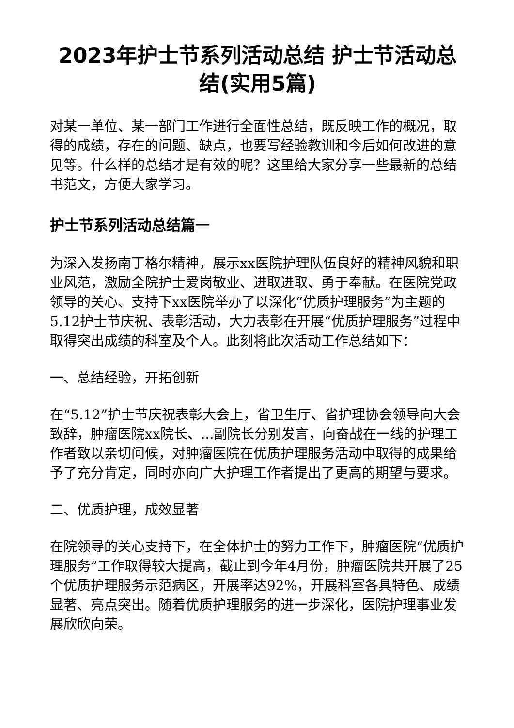2023年护士节系列活动总结 护士节活动总结(实用5篇)
对某一单位、某一部门工作进行全面性总结，既反映工作的概况，取得的成绩，存在的问题、缺点，也要写经验教训和今后如何改进的意见等。什么样的总结才是有效的呢？这里给大家分享一些最新的总结书范文，方便大家学习。
护士节系列活动总结篇一
为深入发扬南丁格尔精神，展示xx医院护理队伍良好的精神风貌和职业风范，激励全院护士爱岗敬业、进取进取、勇于奉献。在医院党政领导的关心、支持下xx医院举办了以深化“优质护理服务”为主题的5.12护士节庆祝、表彰活动，大力表彰在开展“优质护理服务”过程中取得突出成绩的科室及个人。此刻将此次活动工作总结如下：
一、总结经验，开拓创新
在“5.12”护士节庆祝表彰大会上，省卫生厅、省护理协会领导向大会致辞，肿瘤医院xx院长、...副院长分别发言，向奋战在一线的护理工作者致以亲切问候，对肿瘤医院在优质护理服务活动中取得的成果给予了充分肯定，同时亦向广大护理工作者提出了更高的期望与要求。
二、优质护理，成效显著
在院领导的关心支持下，在全体护士的努力工作下，肿瘤医院“优质护理服务”工作取得较大提高，截止到今年4月份，肿瘤医院共开展了25个优质护理服务示范病区，开展率达92%，开展科室各具特色、成绩显著、亮点突出。随着优质护理服务的进一步深化，医院护理事业发展欣欣向荣。